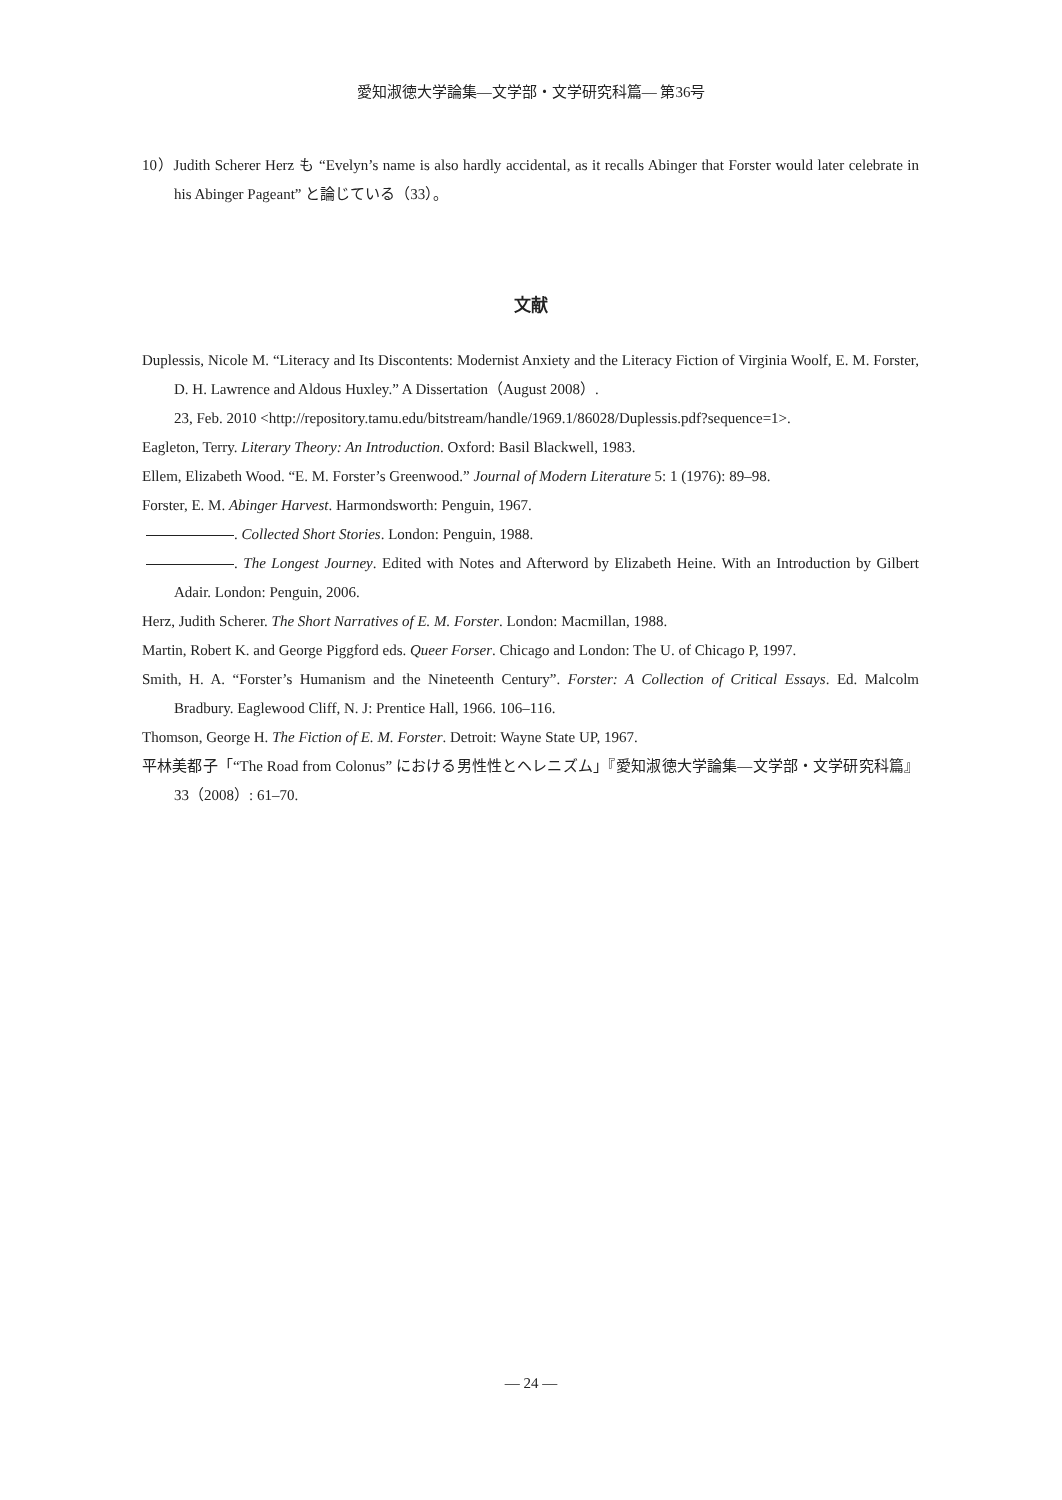愛知淑徳大学論集—文学部・文学研究科篇— 第36号
10）Judith Scherer Herz も “Evelyn’s name is also hardly accidental, as it recalls Abinger that Forster would later celebrate in his Abinger Pageant” と論じている（33）。
文献
Duplessis, Nicole M. “Literacy and Its Discontents: Modernist Anxiety and the Literacy Fiction of Virginia Woolf, E. M. Forster, D. H. Lawrence and Aldous Huxley.” A Dissertation（August 2008）.
23, Feb. 2010 <http://repository.tamu.edu/bitstream/handle/1969.1/86028/Duplessis.pdf?sequence=1>.
Eagleton, Terry. Literary Theory: An Introduction. Oxford: Basil Blackwell, 1983.
Ellem, Elizabeth Wood. “E. M. Forster’s Greenwood.” Journal of Modern Literature 5: 1 (1976): 89–98.
Forster, E. M. Abinger Harvest. Harmondsworth: Penguin, 1967.
. Collected Short Stories. London: Penguin, 1988.
. The Longest Journey. Edited with Notes and Afterword by Elizabeth Heine. With an Introduction by Gilbert Adair. London: Penguin, 2006.
Herz, Judith Scherer. The Short Narratives of E. M. Forster. London: Macmillan, 1988.
Martin, Robert K. and George Piggford eds. Queer Forser. Chicago and London: The U. of Chicago P, 1997.
Smith, H. A. “Forster’s Humanism and the Nineteenth Century”. Forster: A Collection of Critical Essays. Ed. Malcolm Bradbury. Eaglewood Cliff, N. J: Prentice Hall, 1966. 106–116.
Thomson, George H. The Fiction of E. M. Forster. Detroit: Wayne State UP, 1967.
平林美都子「“The Road from Colonus” における男性性とヘレニズム」『愛知淑徳大学論集—文学部・文学研究科篇』33（2008）: 61–70.
— 24 —